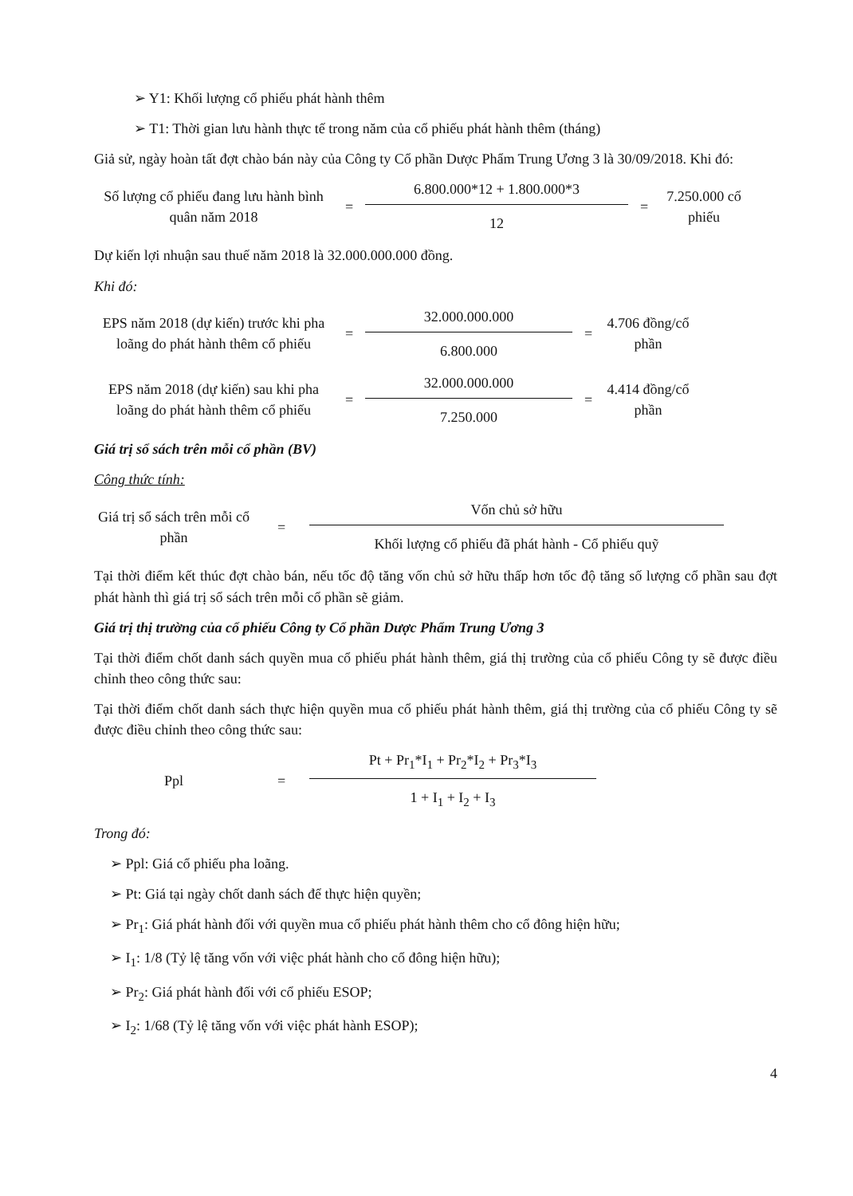➢ Y1: Khối lượng cổ phiếu phát hành thêm
➢ T1: Thời gian lưu hành thực tế trong năm của cổ phiếu phát hành thêm (tháng)
Giả sử, ngày hoàn tất đợt chào bán này của Công ty Cổ phần Dược Phẩm Trung Ương 3 là 30/09/2018. Khi đó:
Số lượng cổ phiếu đang lưu hành bình quân năm 2018
=
6.800.000*12 + 1.800.000*3
12
=
7.250.000 cổ phiếu
Dự kiến lợi nhuận sau thuế năm 2018 là 32.000.000.000 đồng.
Khi đó:
EPS năm 2018 (dự kiến) trước khi pha loãng do phát hành thêm cổ phiếu
=
32.000.000.000
6.800.000
=
4.706 đồng/cổ phần
EPS năm 2018 (dự kiến) sau khi pha loãng do phát hành thêm cổ phiếu
=
32.000.000.000
7.250.000
=
4.414 đồng/cổ phần
Giá trị sổ sách trên mỗi cổ phần (BV)
Công thức tính:
Giá trị sổ sách trên mỗi cổ phần
=
Vốn chủ sở hữu
Khối lượng cổ phiếu đã phát hành - Cổ phiếu quỹ
Tại thời điểm kết thúc đợt chào bán, nếu tốc độ tăng vốn chủ sở hữu thấp hơn tốc độ tăng số lượng cổ phần sau đợt phát hành thì giá trị sổ sách trên mỗi cổ phần sẽ giảm.
Giá trị thị trường của cổ phiếu Công ty Cổ phần Dược Phẩm Trung Ương 3
Tại thời điểm chốt danh sách quyền mua cổ phiếu phát hành thêm, giá thị trường của cổ phiếu Công ty sẽ được điều chỉnh theo công thức sau:
Tại thời điểm chốt danh sách thực hiện quyền mua cổ phiếu phát hành thêm, giá thị trường của cổ phiếu Công ty sẽ được điều chỉnh theo công thức sau:
Ppl =
Pt + Pr<sub>1</sub>*I<sub>1</sub> + Pr<sub>2</sub>*I<sub>2</sub> + Pr<sub>3</sub>*I<sub>3</sub>
1 + I<sub>1</sub> + I<sub>2</sub> + I<sub>3</sub>
Trong đó:
➢ Ppl: Giá cổ phiếu pha loãng.
➢ Pt: Giá tại ngày chốt danh sách để thực hiện quyền;
➢ Pr<sub>1</sub>: Giá phát hành đối với quyền mua cổ phiếu phát hành thêm cho cổ đông hiện hữu;
➢ I<sub>1</sub>: 1/8 (Tỷ lệ tăng vốn với việc phát hành cho cổ đông hiện hữu);
➢ Pr<sub>2</sub>: Giá phát hành đối với cổ phiếu ESOP;
➢ I<sub>2</sub>: 1/68 (Tỷ lệ tăng vốn với việc phát hành ESOP);
4